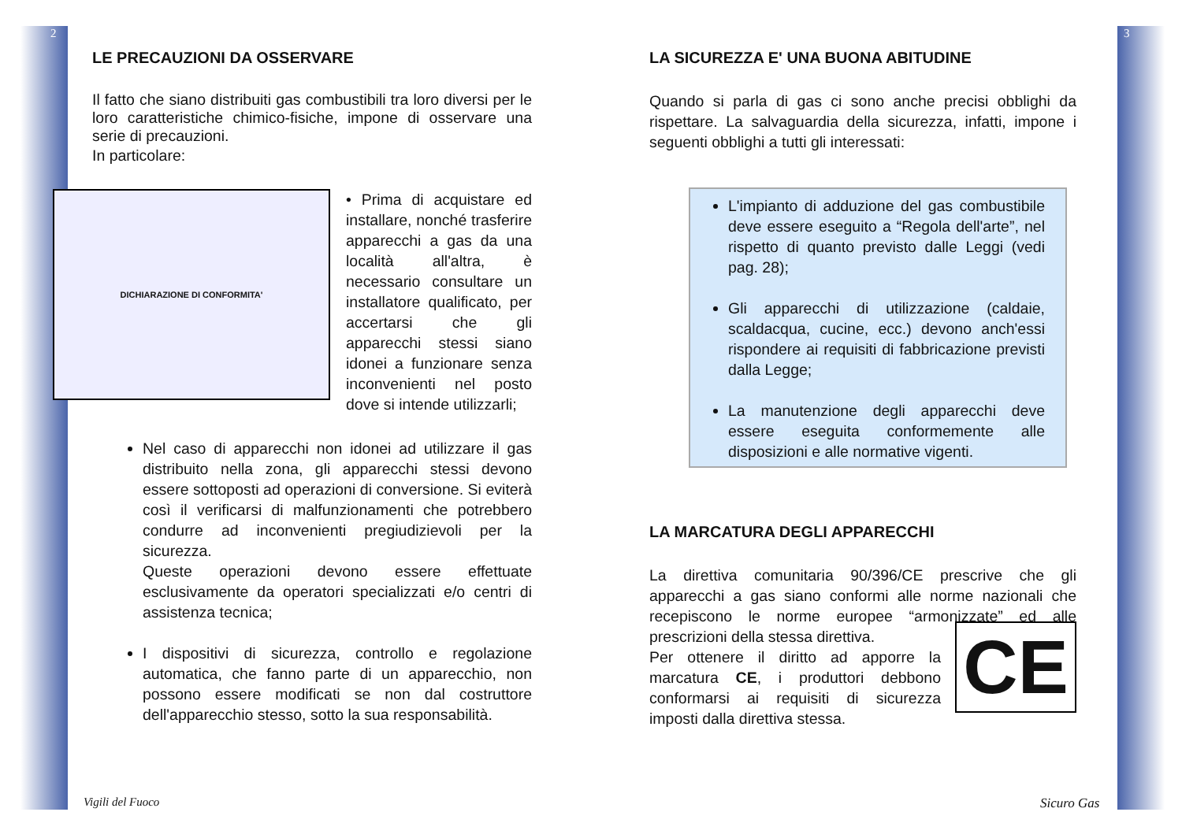2
LE PRECAUZIONI DA OSSERVARE
Il fatto che siano distribuiti gas combustibili tra loro diversi per le loro caratteristiche chimico-fisiche, impone di osservare una serie di precauzioni.
In particolare:
DICHIARAZIONE DI CONFORMITA'
• Prima di acquistare ed installare, nonché trasferire apparecchi a gas da una località all'altra, è necessario consultare un installatore qualificato, per accertarsi che gli apparecchi stessi siano idonei a funzionare senza inconvenienti nel posto dove si intende utilizzarli;
Nel caso di apparecchi non idonei ad utilizzare il gas distribuito nella zona, gli apparecchi stessi devono essere sottoposti ad operazioni di conversione. Si eviterà così il verificarsi di malfunzionamenti che potrebbero condurre ad inconvenienti pregiudizievoli per la sicurezza.
Queste operazioni devono essere effettuate esclusivamente da operatori specializzati e/o centri di assistenza tecnica;
I dispositivi di sicurezza, controllo e regolazione automatica, che fanno parte di un apparecchio, non possono essere modificati se non dal costruttore dell'apparecchio stesso, sotto la sua responsabilità.
Vigili del Fuoco
3
LA SICUREZZA E' UNA BUONA ABITUDINE
Quando si parla di gas ci sono anche precisi obblighi da rispettare. La salvaguardia della sicurezza, infatti, impone i seguenti obblighi a tutti gli interessati:
L'impianto di adduzione del gas combustibile deve essere eseguito a “Regola dell'arte”, nel rispetto di quanto previsto dalle Leggi (vedi pag. 28);
Gli apparecchi di utilizzazione (caldaie, scaldacqua, cucine, ecc.) devono anch'essi rispondere ai requisiti di fabbricazione previsti dalla Legge;
La manutenzione degli apparecchi deve essere eseguita conformemente alle disposizioni e alle normative vigenti.
LA MARCATURA DEGLI APPARECCHI
La direttiva comunitaria 90/396/CE prescrive che gli apparecchi a gas siano conformi alle norme nazionali che recepiscono le norme europee “armonizzate” ed alle prescrizioni della stessa direttiva.
Per ottenere il diritto ad apporre la marcatura CE, i produttori debbono conformarsi ai requisiti di sicurezza imposti dalla direttiva stessa.
CE
Sicuro Gas